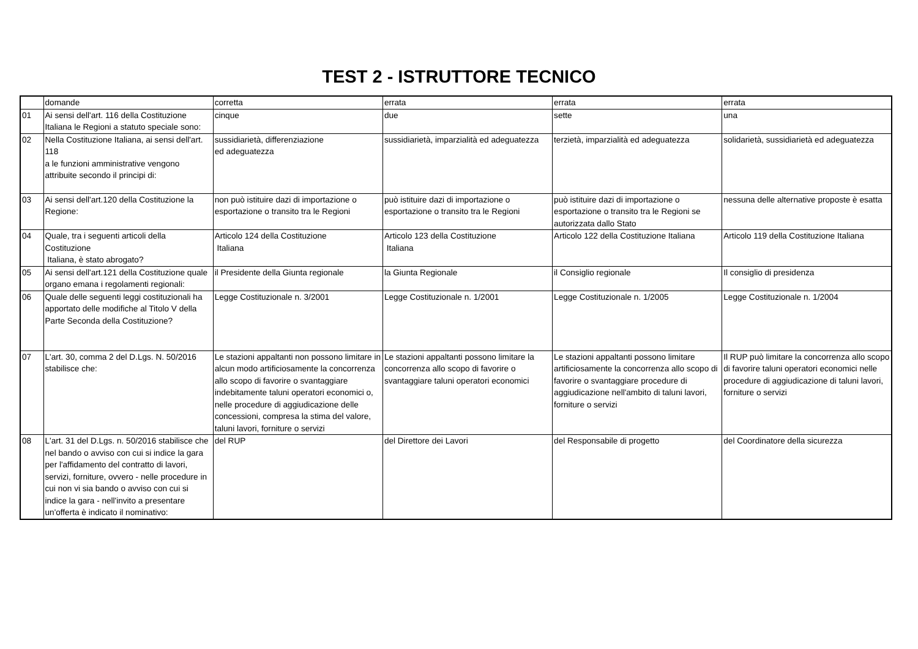TEST 2 - ISTRUTTORE TECNICO
| | domande | corretta | errata | errata | errata |
| --- | --- | --- | --- | --- | --- |
| 01 | Ai sensi dell'art. 116 della Costituzione Italiana le Regioni a statuto speciale sono: | cinque | due | sette | una |
| 02 | Nella Costituzione Italiana, ai sensi dell'art. 118 a le funzioni amministrative vengono attribuite secondo il principi di: | sussidiarietà, differenziazione ed adeguatezza | sussidiarietà, imparzialità ed adeguatezza | terzietà, imparzialità ed adeguatezza | solidarietà, sussidiarietà ed adeguatezza |
| 03 | Ai sensi dell'art.120 della Costituzione la Regione: | non può istituire dazi di importazione o esportazione o transito tra le Regioni | può istituire dazi di importazione o esportazione o transito tra le Regioni | può istituire dazi di importazione o esportazione o transito tra le Regioni se autorizzata dallo Stato | nessuna delle alternative proposte è esatta |
| 04 | Quale, tra i seguenti articoli della Costituzione Italiana, è stato abrogato? | Articolo 124 della Costituzione Italiana | Articolo 123 della Costituzione Italiana | Articolo 122 della Costituzione Italiana | Articolo 119 della Costituzione Italiana |
| 05 | Ai sensi dell'art.121 della Costituzione quale organo emana i regolamenti regionali: | il Presidente della Giunta regionale | la Giunta Regionale | il Consiglio regionale | Il consiglio di presidenza |
| 06 | Quale delle seguenti leggi costituzionali ha apportato delle modifiche al Titolo V della Parte Seconda della Costituzione? | Legge Costituzionale n. 3/2001 | Legge Costituzionale n. 1/2001 | Legge Costituzionale n. 1/2005 | Legge Costituzionale n. 1/2004 |
| 07 | L'art. 30, comma 2 del D.Lgs. N. 50/2016 stabilisce che: | Le stazioni appaltanti non possono limitare in alcun modo artificiosamente la concorrenza allo scopo di favorire o svantaggiare indebitamente taluni operatori economici o, nelle procedure di aggiudicazione delle concessioni, compresa la stima del valore, taluni lavori, forniture o servizi | Le stazioni appaltanti possono limitare la concorrenza allo scopo di favorire o svantaggiare taluni operatori economici | Le stazioni appaltanti possono limitare artificiosamente la concorrenza allo scopo di favorire o svantaggiare procedure di aggiudicazione nell'ambito di taluni lavori, forniture o servizi | Il RUP può limitare la concorrenza allo scopo di favorire taluni operatori economici nelle procedure di aggiudicazione di taluni lavori, forniture o servizi |
| 08 | L'art. 31 del D.Lgs. n. 50/2016 stabilisce che nel bando o avviso con cui si indice la gara per l'affidamento del contratto di lavori, servizi, forniture, ovvero - nelle procedure in cui non vi sia bando o avviso con cui si indice la gara - nell'invito a presentare un'offerta è indicato il nominativo: | del RUP | del Direttore dei Lavori | del Responsabile di progetto | del Coordinatore della sicurezza |